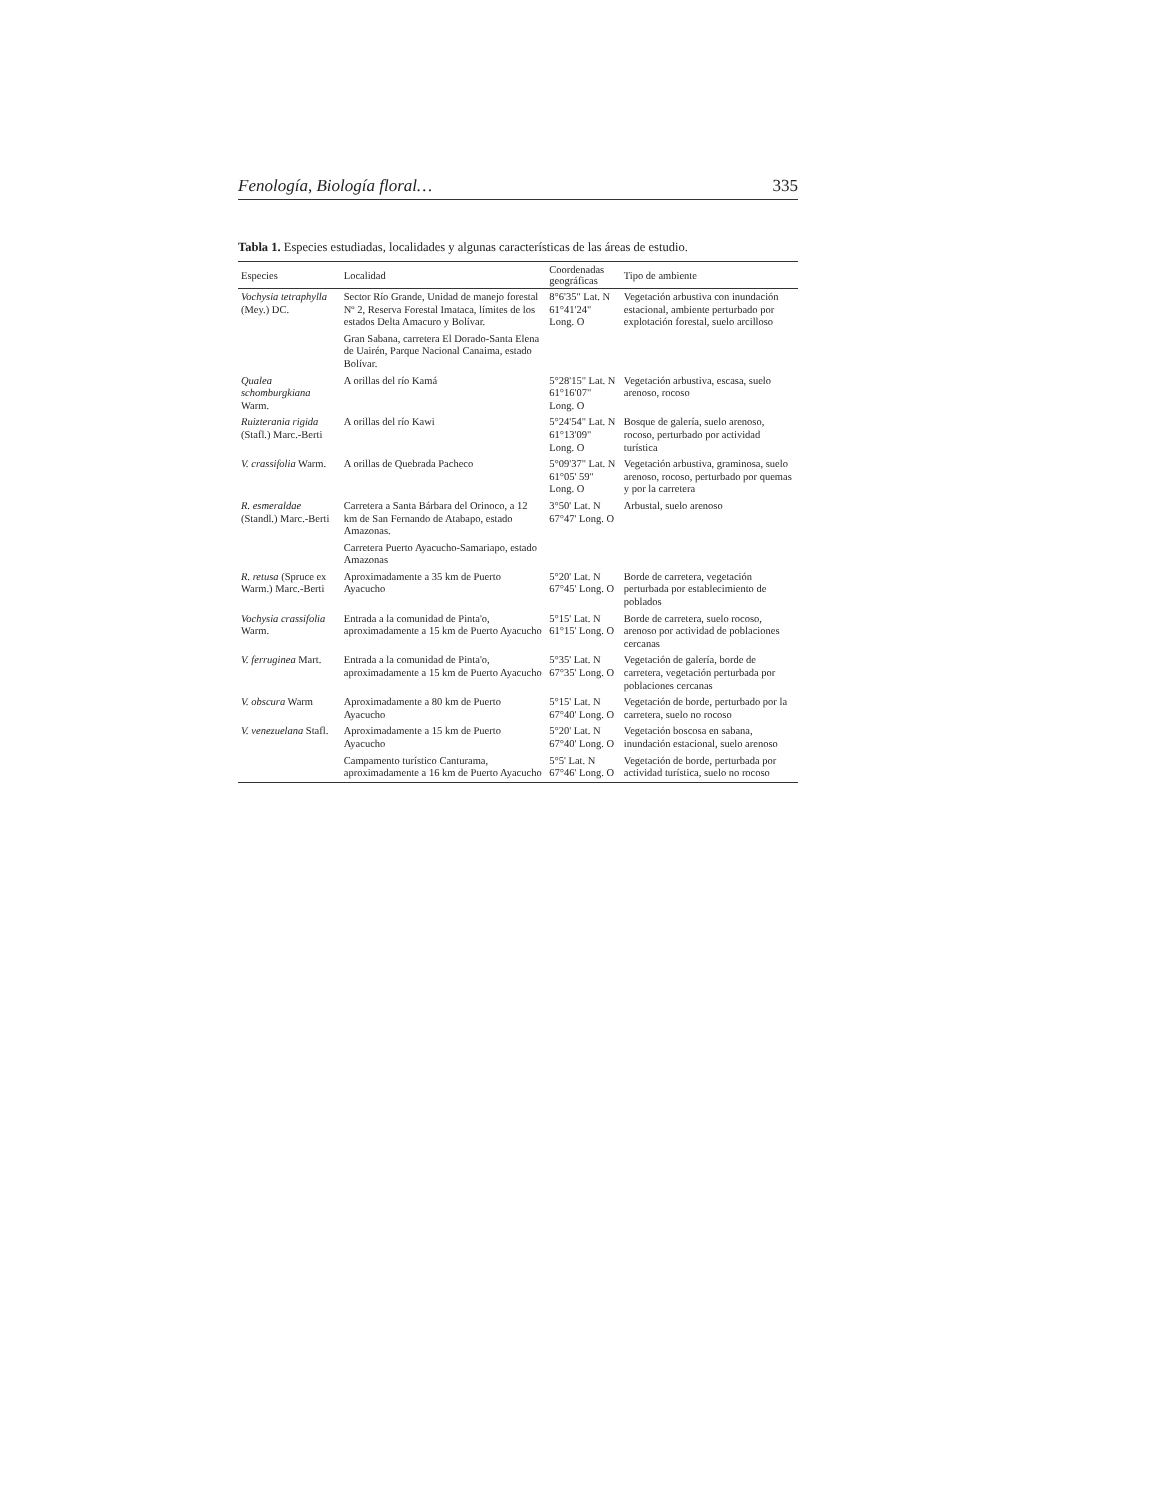Fenología, Biología floral… 335
Tabla 1. Especies estudiadas, localidades y algunas características de las áreas de estudio.
| Especies | Localidad | Coordenadas geográficas | Tipo de ambiente |
| --- | --- | --- | --- |
| Vochysia tetraphylla (Mey.) DC. | Sector Río Grande, Unidad de manejo forestal Nº 2, Reserva Forestal Imataca, límites de los estados Delta Amacuro y Bolívar. | 8°6'35" Lat. N 61°41'24" Long. O | Vegetación arbustiva con inundación estacional, ambiente perturbado por explotación forestal, suelo arcilloso |
| | Gran Sabana, carretera El Dorado-Santa Elena de Uairén, Parque Nacional Canaima, estado Bolívar. | | |
| Qualea schomburgkiana Warm. | A orillas del río Kamá | 5°28'15" Lat. N 61°16'07" Long. O | Vegetación arbustiva, escasa, suelo arenoso, rocoso |
| Ruizterania rigida (Stafl.) Marc.-Berti | A orillas del río Kawi | 5°24'54" Lat. N 61°13'09" Long. O | Bosque de galería, suelo arenoso, rocoso, perturbado por actividad turística |
| V. crassifolia Warm. | A orillas de Quebrada Pacheco | 5°09'37" Lat. N 61°05' 59" Long. O | Vegetación arbustiva, graminosa, suelo arenoso, rocoso, perturbado por quemas y por la carretera |
| R. esmeraldae (Standl.) Marc.-Berti | Carretera a Santa Bárbara del Orinoco, a 12 km de San Fernando de Atabapo, estado Amazonas. | 3°50' Lat. N 67°47' Long. O | Arbustal, suelo arenoso |
| | Carretera Puerto Ayacucho-Samariapo, estado Amazonas | | |
| R. retusa (Spruce ex Warm.) Marc.-Berti | Aproximadamente a 35 km de Puerto Ayacucho | 5°20' Lat. N 67°45' Long. O | Borde de carretera, vegetación perturbada por establecimiento de poblados |
| Vochysia crassifolia Warm. | Entrada a la comunidad de Pinta'o, aproximadamente a 15 km de Puerto Ayacucho | 5°15' Lat. N 61°15' Long. O | Borde de carretera, suelo rocoso, arenoso por actividad de poblaciones cercanas |
| V. ferruginea Mart. | Entrada a la comunidad de Pinta'o, aproximadamente a 15 km de Puerto Ayacucho | 5°35' Lat. N 67°35' Long. O | Vegetación de galería, borde de carretera, vegetación perturbada por poblaciones cercanas |
| V. obscura Warm | Aproximadamente a 80 km de Puerto Ayacucho | 5°15' Lat. N 67°40' Long. O | Vegetación de borde, perturbado por la carretera, suelo no rocoso |
| V. venezuelana Stafl. | Aproximadamente a 15 km de Puerto Ayacucho | 5°20' Lat. N 67°40' Long. O | Vegetación boscosa en sabana, inundación estacional, suelo arenoso |
| | Campamento turístico Canturama, aproximadamente a 16 km de Puerto Ayacucho | 5°5' Lat. N 67°46' Long. O | Vegetación de borde, perturbada por actividad turística, suelo no rocoso |